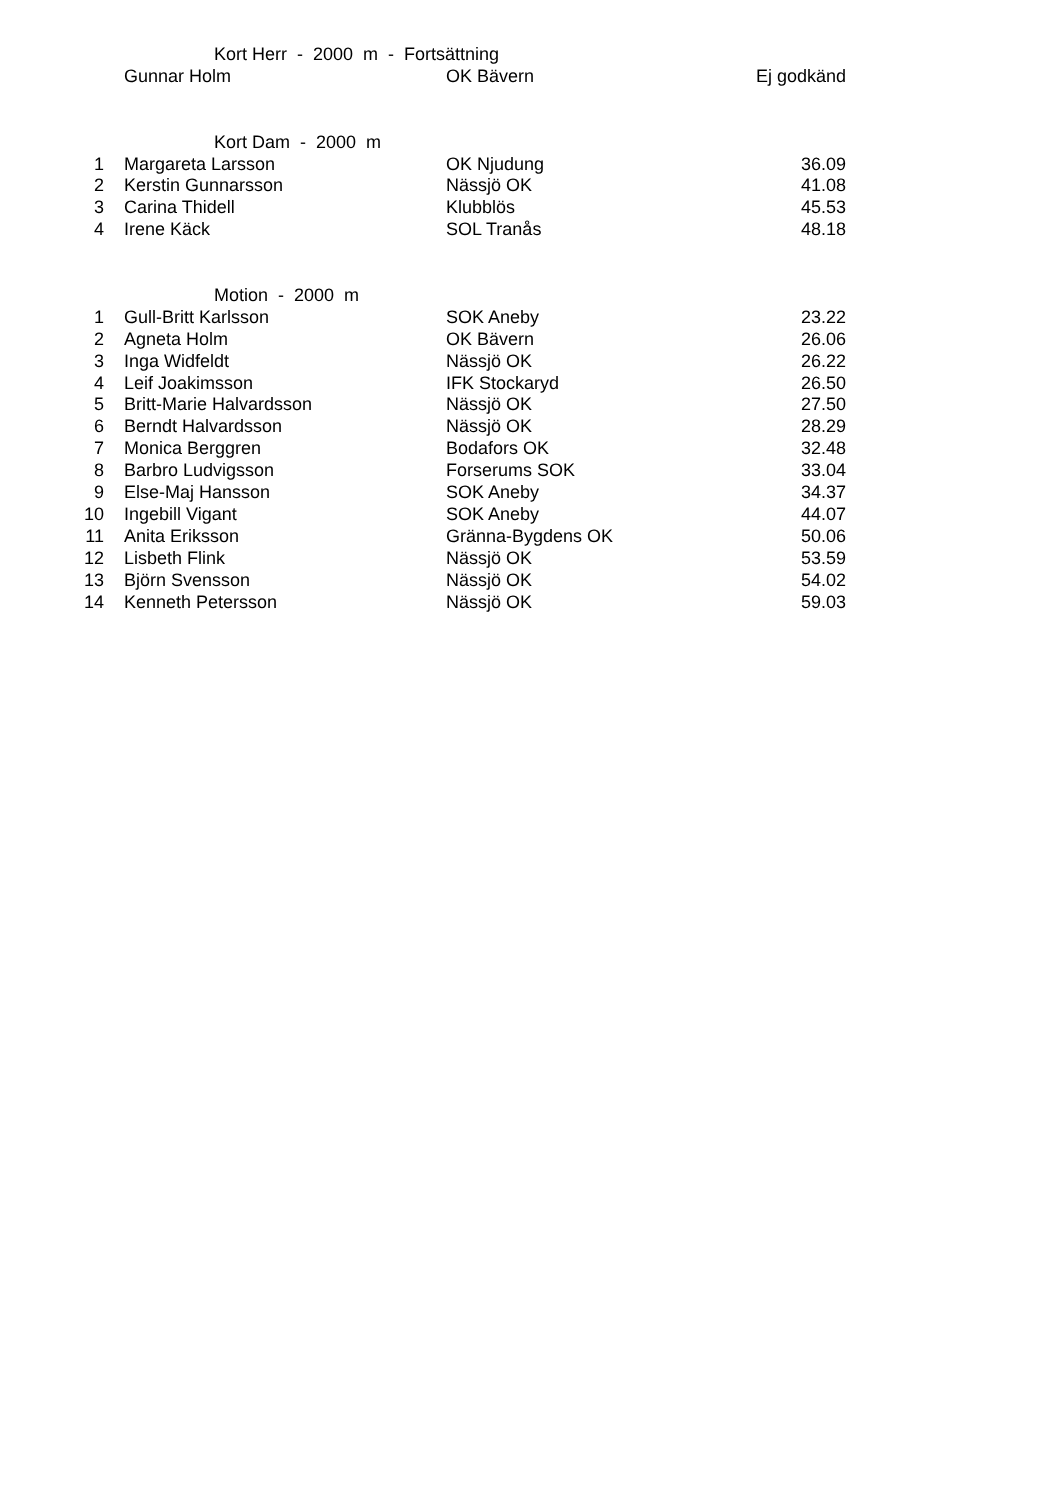| Kort Herr - 2000 m - Fortsättning | | | | |
| | | Gunnar Holm | OK Bävern | Ej godkänd |
| Kort Dam - 2000 m | | | | |
| 1 | | Margareta Larsson | OK Njudung | 36.09 |
| 2 | | Kerstin Gunnarsson | Nässjö OK | 41.08 |
| 3 | | Carina Thidell | Klubblös | 45.53 |
| 4 | | Irene Käck | SOL Tranås | 48.18 |
| Motion - 2000 m | | | | |
| 1 | | Gull-Britt Karlsson | SOK Aneby | 23.22 |
| 2 | | Agneta Holm | OK Bävern | 26.06 |
| 3 | | Inga Widfeldt | Nässjö OK | 26.22 |
| 4 | | Leif Joakimsson | IFK Stockaryd | 26.50 |
| 5 | | Britt-Marie Halvardsson | Nässjö OK | 27.50 |
| 6 | | Berndt Halvardsson | Nässjö OK | 28.29 |
| 7 | | Monica Berggren | Bodafors OK | 32.48 |
| 8 | | Barbro Ludvigsson | Forserums SOK | 33.04 |
| 9 | | Else-Maj Hansson | SOK Aneby | 34.37 |
| 10 | | Ingebill Vigant | SOK Aneby | 44.07 |
| 11 | | Anita Eriksson | Gränna-Bygdens OK | 50.06 |
| 12 | | Lisbeth Flink | Nässjö OK | 53.59 |
| 13 | | Björn Svensson | Nässjö OK | 54.02 |
| 14 | | Kenneth Petersson | Nässjö OK | 59.03 |